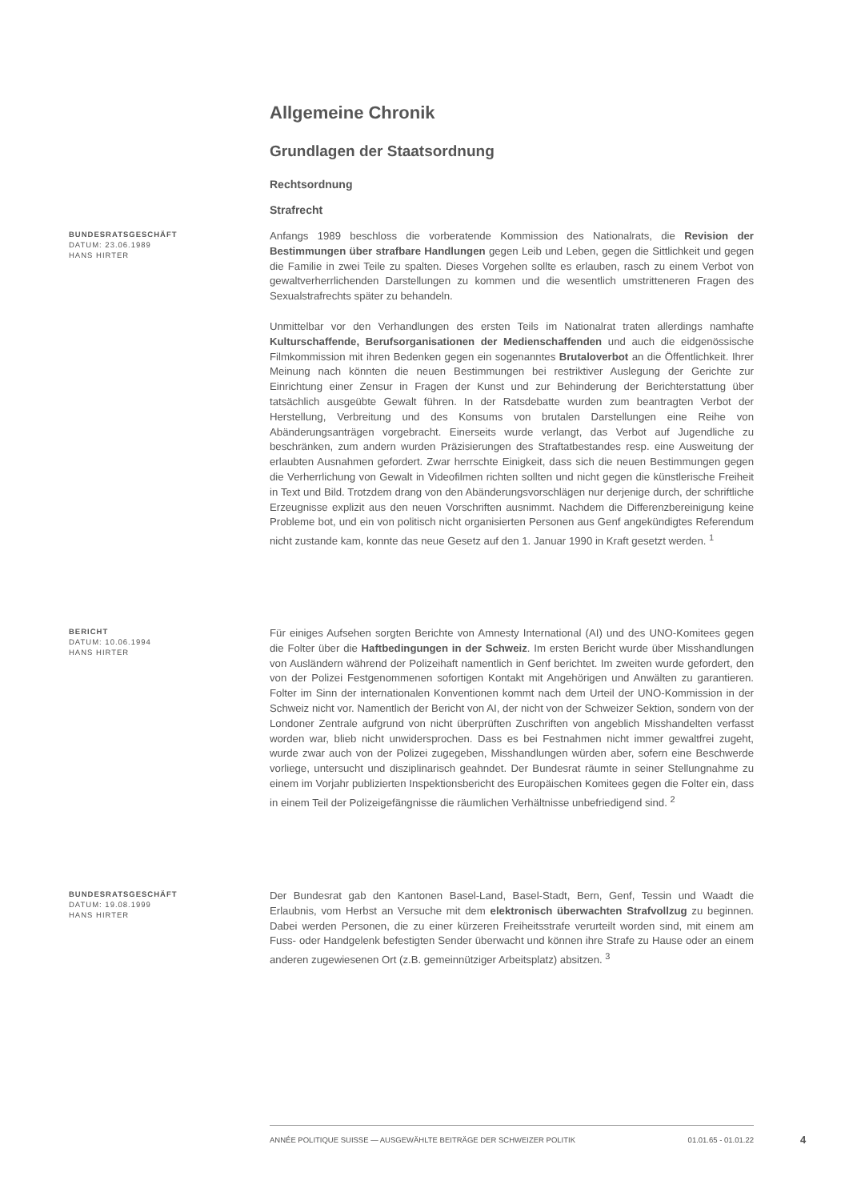Allgemeine Chronik
Grundlagen der Staatsordnung
Rechtsordnung
Strafrecht
BUNDESRATSGESCHÄFT
DATUM: 23.06.1989
HANS HIRTER
Anfangs 1989 beschloss die vorberatende Kommission des Nationalrats, die Revision der Bestimmungen über strafbare Handlungen gegen Leib und Leben, gegen die Sittlichkeit und gegen die Familie in zwei Teile zu spalten. Dieses Vorgehen sollte es erlauben, rasch zu einem Verbot von gewaltverherrlichenden Darstellungen zu kommen und die wesentlich umstritteneren Fragen des Sexualstrafrechts später zu behandeln.
Unmittelbar vor den Verhandlungen des ersten Teils im Nationalrat traten allerdings namhafte Kulturschaffende, Berufsorganisationen der Medienschaffenden und auch die eidgenössische Filmkommission mit ihren Bedenken gegen ein sogenanntes Brutaloverbot an die Öffentlichkeit. Ihrer Meinung nach könnten die neuen Bestimmungen bei restriktiver Auslegung der Gerichte zur Einrichtung einer Zensur in Fragen der Kunst und zur Behinderung der Berichterstattung über tatsächlich ausgeübte Gewalt führen. In der Ratsdebatte wurden zum beantragten Verbot der Herstellung, Verbreitung und des Konsums von brutalen Darstellungen eine Reihe von Abänderungsanträgen vorgebracht. Einerseits wurde verlangt, das Verbot auf Jugendliche zu beschränken, zum andern wurden Präzisierungen des Straftatbestandes resp. eine Ausweitung der erlaubten Ausnahmen gefordert. Zwar herrschte Einigkeit, dass sich die neuen Bestimmungen gegen die Verherrlichung von Gewalt in Videofilmen richten sollten und nicht gegen die künstlerische Freiheit in Text und Bild. Trotzdem drang von den Abänderungsvorschlägen nur derjenige durch, der schriftliche Erzeugnisse explizit aus den neuen Vorschriften ausnimmt. Nachdem die Differenzbereinigung keine Probleme bot, und ein von politisch nicht organisierten Personen aus Genf angekündigtes Referendum nicht zustande kam, konnte das neue Gesetz auf den 1. Januar 1990 in Kraft gesetzt werden. <sup>1</sup>
BERICHT
DATUM: 10.06.1994
HANS HIRTER
Für einiges Aufsehen sorgten Berichte von Amnesty International (AI) und des UNO-Komitees gegen die Folter über die Haftbedingungen in der Schweiz. Im ersten Bericht wurde über Misshandlungen von Ausländern während der Polizeihaft namentlich in Genf berichtet. Im zweiten wurde gefordert, den von der Polizei Festgenommenen sofortigen Kontakt mit Angehörigen und Anwälten zu garantieren. Folter im Sinn der internationalen Konventionen kommt nach dem Urteil der UNO-Kommission in der Schweiz nicht vor. Namentlich der Bericht von AI, der nicht von der Schweizer Sektion, sondern von der Londoner Zentrale aufgrund von nicht überprüften Zuschriften von angeblich Misshandelten verfasst worden war, blieb nicht unwidersprochen. Dass es bei Festnahmen nicht immer gewaltfrei zugeht, wurde zwar auch von der Polizei zugegeben, Misshandlungen würden aber, sofern eine Beschwerde vorliege, untersucht und disziplinarisch geahndet. Der Bundesrat räumte in seiner Stellungnahme zu einem im Vorjahr publizierten Inspektionsbericht des Europäischen Komitees gegen die Folter ein, dass in einem Teil der Polizeigefängnisse die räumlichen Verhältnisse unbefriedigend sind. <sup>2</sup>
BUNDESRATSGESCHÄFT
DATUM: 19.08.1999
HANS HIRTER
Der Bundesrat gab den Kantonen Basel-Land, Basel-Stadt, Bern, Genf, Tessin und Waadt die Erlaubnis, vom Herbst an Versuche mit dem elektronisch überwachten Strafvollzug zu beginnen. Dabei werden Personen, die zu einer kürzeren Freiheitsstrafe verurteilt worden sind, mit einem am Fuss- oder Handgelenk befestigten Sender überwacht und können ihre Strafe zu Hause oder an einem anderen zugewiesenen Ort (z.B. gemeinnütziger Arbeitsplatz) absitzen. <sup>3</sup>
ANNÉE POLITIQUE SUISSE — AUSGEWÄHLTE BEITRÄGE DER SCHWEIZER POLITIK 01.01.65 - 01.01.22
4